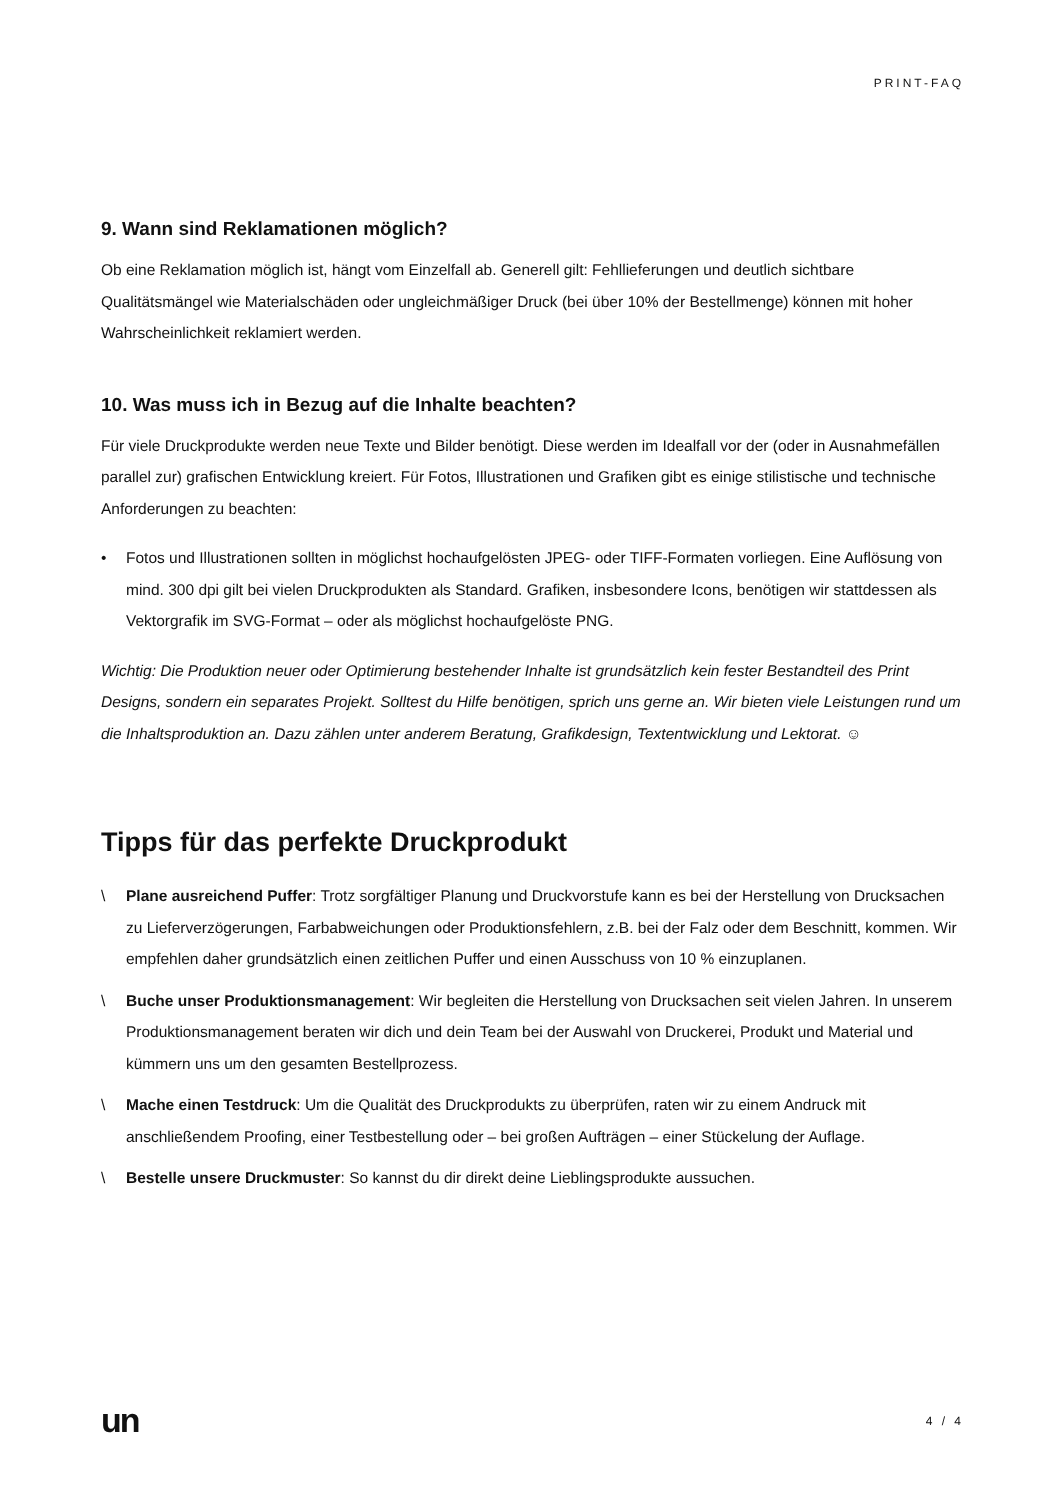PRINT-FAQ
9. Wann sind Reklamationen möglich?
Ob eine Reklamation möglich ist, hängt vom Einzelfall ab. Generell gilt: Fehllieferungen und deutlich sichtbare Qualitätsmängel wie Materialschäden oder ungleichmäßiger Druck (bei über 10% der Bestellmenge) können mit hoher Wahrscheinlichkeit reklamiert werden.
10. Was muss ich in Bezug auf die Inhalte beachten?
Für viele Druckprodukte werden neue Texte und Bilder benötigt. Diese werden im Idealfall vor der (oder in Ausnahmefällen parallel zur) grafischen Entwicklung kreiert. Für Fotos, Illustrationen und Grafiken gibt es einige stilistische und technische Anforderungen zu beachten:
• Fotos und Illustrationen sollten in möglichst hochaufgelösten JPEG- oder TIFF-Formaten vorliegen. Eine Auflösung von mind. 300 dpi gilt bei vielen Druckprodukten als Standard. Grafiken, insbesondere Icons, benötigen wir stattdessen als Vektorgrafik im SVG-Format – oder als möglichst hochaufgelöste PNG.
Wichtig: Die Produktion neuer oder Optimierung bestehender Inhalte ist grundsätzlich kein fester Bestandteil des Print Designs, sondern ein separates Projekt. Solltest du Hilfe benötigen, sprich uns gerne an. Wir bieten viele Leistungen rund um die Inhaltsproduktion an. Dazu zählen unter anderem Beratung, Grafikdesign, Textentwicklung und Lektorat. ☺
Tipps für das perfekte Druckprodukt
\ Plane ausreichend Puffer: Trotz sorgfältiger Planung und Druckvorstufe kann es bei der Herstellung von Drucksachen zu Lieferverzögerungen, Farbabweichungen oder Produktionsfehlern, z.B. bei der Falz oder dem Beschnitt, kommen. Wir empfehlen daher grundsätzlich einen zeitlichen Puffer und einen Ausschuss von 10 % einzuplanen.
\ Buche unser Produktionsmanagement: Wir begleiten die Herstellung von Drucksachen seit vielen Jahren. In unserem Produktionsmanagement beraten wir dich und dein Team bei der Auswahl von Druckerei, Produkt und Material und kümmern uns um den gesamten Bestellprozess.
\ Mache einen Testdruck: Um die Qualität des Druckprodukts zu überprüfen, raten wir zu einem Andruck mit anschließendem Proofing, einer Testbestellung oder – bei großen Aufträgen – einer Stückelung der Auflage.
\ Bestelle unsere Druckmuster: So kannst du dir direkt deine Lieblingsprodukte aussuchen.
un 4 / 4